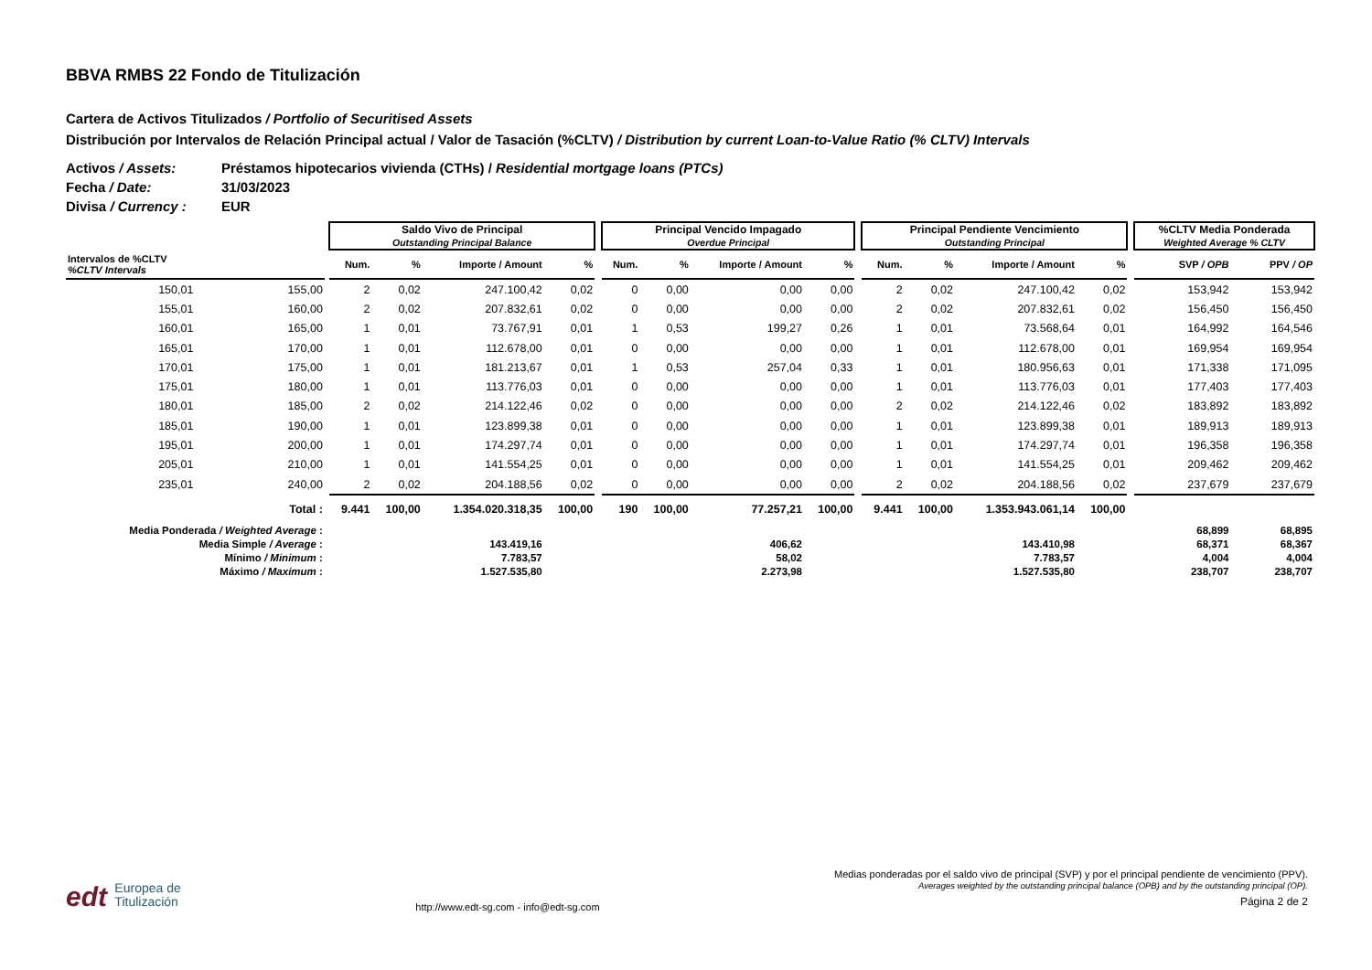BBVA RMBS 22 Fondo de Titulización
Cartera de Activos Titulizados / Portfolio of Securitised Assets
Distribución por Intervalos de Relación Principal actual / Valor de Tasación (%CLTV) / Distribution by current Loan-to-Value Ratio (% CLTV) Intervals
Activos / Assets: Préstamos hipotecarios vivienda (CTHs) / Residential mortgage loans (PTCs)
Fecha / Date: 31/03/2023
Divisa / Currency : EUR
| | | | Saldo Vivo de Principal Outstanding Principal Balance | | | | | Principal Vencido Impagado Overdue Principal | | | | | Principal Pendiente Vencimiento Outstanding Principal | | | | | %CLTV Media Ponderada Weighted Average % CLTV | |
| --- | --- | --- | --- | --- | --- | --- | --- | --- | --- | --- | --- | --- | --- | --- | --- | --- | --- | --- | --- |
| Intervalos de %CLTV %CLTV Intervals | | | Num. | % | Importe / Amount | % | | Num. | % | Importe / Amount | % | | Num. | % | Importe / Amount | % | | SVP / OPB | PPV / OP |
| 150,01 | 155,00 | | 2 | 0,02 | 247.100,42 | 0,02 | | 0 | 0,00 | 0,00 | 0,00 | | 2 | 0,02 | 247.100,42 | 0,02 | | 153,942 | 153,942 |
| 155,01 | 160,00 | | 2 | 0,02 | 207.832,61 | 0,02 | | 0 | 0,00 | 0,00 | 0,00 | | 2 | 0,02 | 207.832,61 | 0,02 | | 156,450 | 156,450 |
| 160,01 | 165,00 | | 1 | 0,01 | 73.767,91 | 0,01 | | 1 | 0,53 | 199,27 | 0,26 | | 1 | 0,01 | 73.568,64 | 0,01 | | 164,992 | 164,546 |
| 165,01 | 170,00 | | 1 | 0,01 | 112.678,00 | 0,01 | | 0 | 0,00 | 0,00 | 0,00 | | 1 | 0,01 | 112.678,00 | 0,01 | | 169,954 | 169,954 |
| 170,01 | 175,00 | | 1 | 0,01 | 181.213,67 | 0,01 | | 1 | 0,53 | 257,04 | 0,33 | | 1 | 0,01 | 180.956,63 | 0,01 | | 171,338 | 171,095 |
| 175,01 | 180,00 | | 1 | 0,01 | 113.776,03 | 0,01 | | 0 | 0,00 | 0,00 | 0,00 | | 1 | 0,01 | 113.776,03 | 0,01 | | 177,403 | 177,403 |
| 180,01 | 185,00 | | 2 | 0,02 | 214.122,46 | 0,02 | | 0 | 0,00 | 0,00 | 0,00 | | 2 | 0,02 | 214.122,46 | 0,02 | | 183,892 | 183,892 |
| 185,01 | 190,00 | | 1 | 0,01 | 123.899,38 | 0,01 | | 0 | 0,00 | 0,00 | 0,00 | | 1 | 0,01 | 123.899,38 | 0,01 | | 189,913 | 189,913 |
| 195,01 | 200,00 | | 1 | 0,01 | 174.297,74 | 0,01 | | 0 | 0,00 | 0,00 | 0,00 | | 1 | 0,01 | 174.297,74 | 0,01 | | 196,358 | 196,358 |
| 205,01 | 210,00 | | 1 | 0,01 | 141.554,25 | 0,01 | | 0 | 0,00 | 0,00 | 0,00 | | 1 | 0,01 | 141.554,25 | 0,01 | | 209,462 | 209,462 |
| 235,01 | 240,00 | | 2 | 0,02 | 204.188,56 | 0,02 | | 0 | 0,00 | 0,00 | 0,00 | | 2 | 0,02 | 204.188,56 | 0,02 | | 237,679 | 237,679 |
| Total : | | | 9.441 | 100,00 | 1.354.020.318,35 | 100,00 | | 190 | 100,00 | 77.257,21 | 100,00 | | 9.441 | 100,00 | 1.353.943.061,14 | 100,00 | | | |
| Media Ponderada / Weighted Average : | | | | | | | | | | | | | | | | | | 68,899 | 68,895 |
| Media Simple / Average : | | | | | 143.419,16 | | | | | 406,62 | | | | | 143.410,98 | | | 68,371 | 68,367 |
| Mínimo / Minimum : | | | | | 7.783,57 | | | | | 58,02 | | | | | 7.783,57 | | | 4,004 | 4,004 |
| Máximo / Maximum : | | | | | 1.527.535,80 | | | | | 2.273,98 | | | | | 1.527.535,80 | | | 238,707 | 238,707 |
edt Europea de
Titulización
http://www.edt-sg.com - info@edt-sg.com
Medias ponderadas por el saldo vivo de principal (SVP) y por el principal pendiente de vencimiento (PPV).
Averages weighted by the outstanding principal balance (OPB) and by the outstanding principal (OP).
Página 2 de 2